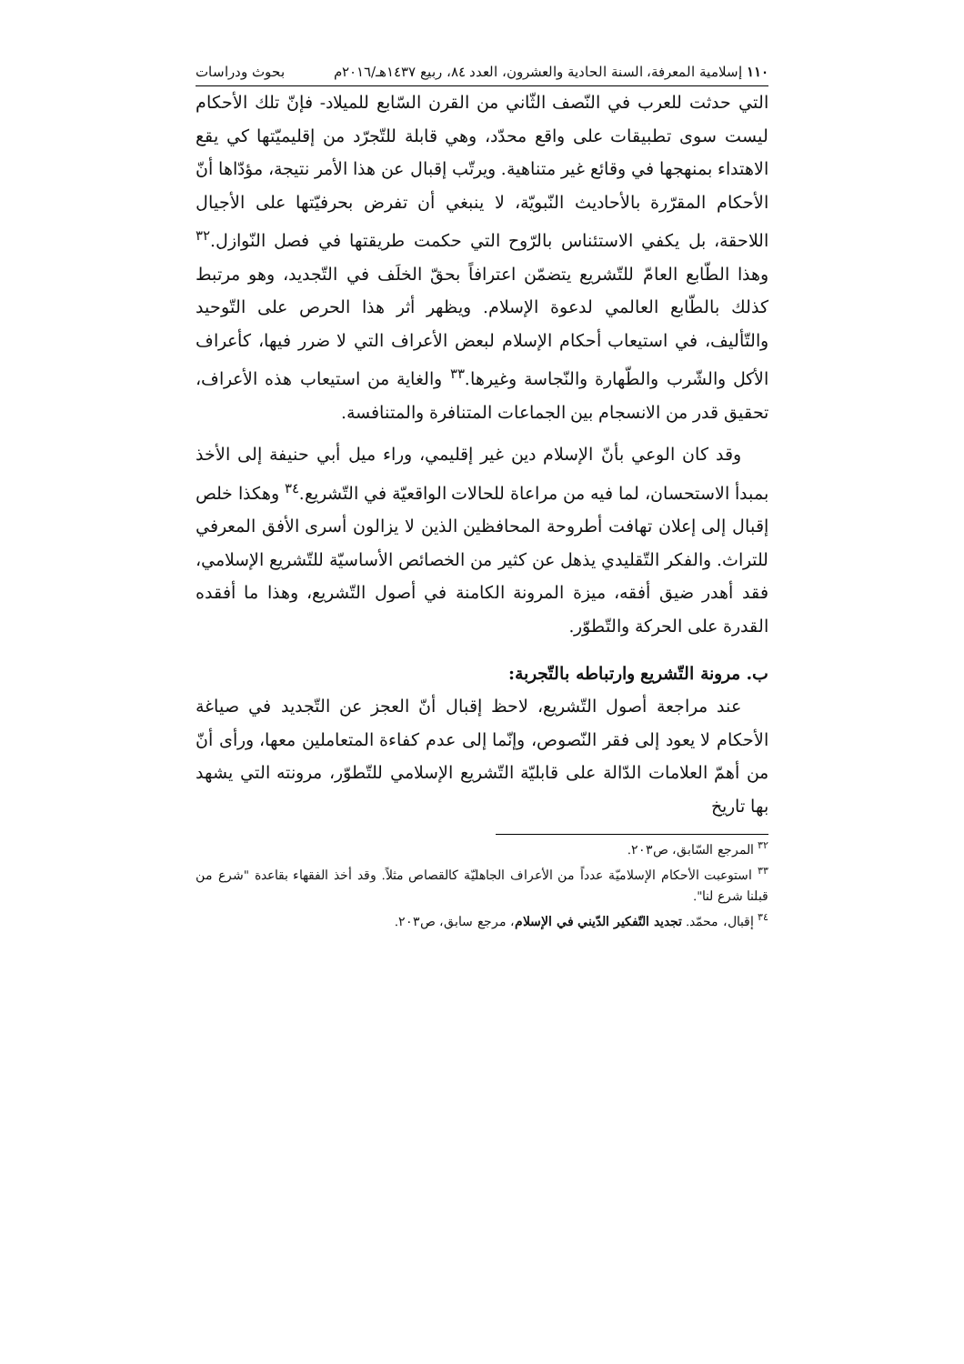١١٠ إسلامية المعرفة، السنة الحادية والعشرون، العدد ٨٤، ربيع ١٤٣٧هـ/٢٠١٦م بحوث ودراسات
التي حدثت للعرب في النّصف الثّاني من القرن السّابع للميلاد- فإنّ تلك الأحكام ليست سوى تطبيقات على واقع محدّد، وهي قابلة للتّجرّد من إقليميّتها كي يقع الاهتداء بمنهجها في وقائع غير متناهية. ويرتّب إقبال عن هذا الأمر نتيجة، مؤدّاها أنّ الأحكام المقرّرة بالأحاديث النّبويّة، لا ينبغي أن تفرض بحرفيّتها على الأجيال اللاحقة، بل يكفي الاستئناس بالرّوح التي حكمت طريقتها في فصل النّوازل.<sup>٣٢</sup> وهذا الطّابع العامّ للتّشريع يتضمّن اعترافاً بحقّ الخلَف في التّجديد، وهو مرتبط كذلك بالطّابع العالمي لدعوة الإسلام. ويظهر أثر هذا الحرص على التّوحيد والتّأليف، في استيعاب أحكام الإسلام لبعض الأعراف التي لا ضرر فيها، كأعراف الأكل والشّرب والطّهارة والنّجاسة وغيرها.<sup>٣٣</sup> والغاية من استيعاب هذه الأعراف، تحقيق قدر من الانسجام بين الجماعات المتنافرة والمتنافسة.
وقد كان الوعي بأنّ الإسلام دين غير إقليمي، وراء ميل أبي حنيفة إلى الأخذ بمبدأ الاستحسان، لما فيه من مراعاة للحالات الواقعيّة في التّشريع.<sup>٣٤</sup> وهكذا خلص إقبال إلى إعلان تهافت أطروحة المحافظين الذين لا يزالون أسرى الأفق المعرفي للتراث. والفكر التّقليدي يذهل عن كثير من الخصائص الأساسيّة للتّشريع الإسلامي، فقد أهدر ضيق أفقه، ميزة المرونة الكامنة في أصول التّشريع، وهذا ما أفقده القدرة على الحركة والتّطوّر.
ب. مرونة التّشريع وارتباطه بالتّجربة:
عند مراجعة أصول التّشريع، لاحظ إقبال أنّ العجز عن التّجديد في صياغة الأحكام لا يعود إلى فقر النّصوص، وإنّما إلى عدم كفاءة المتعاملين معها، ورأى أنّ من أهمّ العلامات الدّالة على قابليّة التّشريع الإسلامي للتّطوّر، مرونته التي يشهد بها تاريخ
<sup>٣٢</sup> المرجع السّابق، ص٢٠٣.
<sup>٣٣</sup> استوعبت الأحكام الإسلاميّة عدداً من الأعراف الجاهليّة كالقصاص مثلاً. وقد أخذ الفقهاء بقاعدة "شرع من قبلنا شرع لنا".
<sup>٣٤</sup> إقبال، محمّد. تجديد التّفكير الدّيني في الإسلام، مرجع سابق، ص٢٠٣.